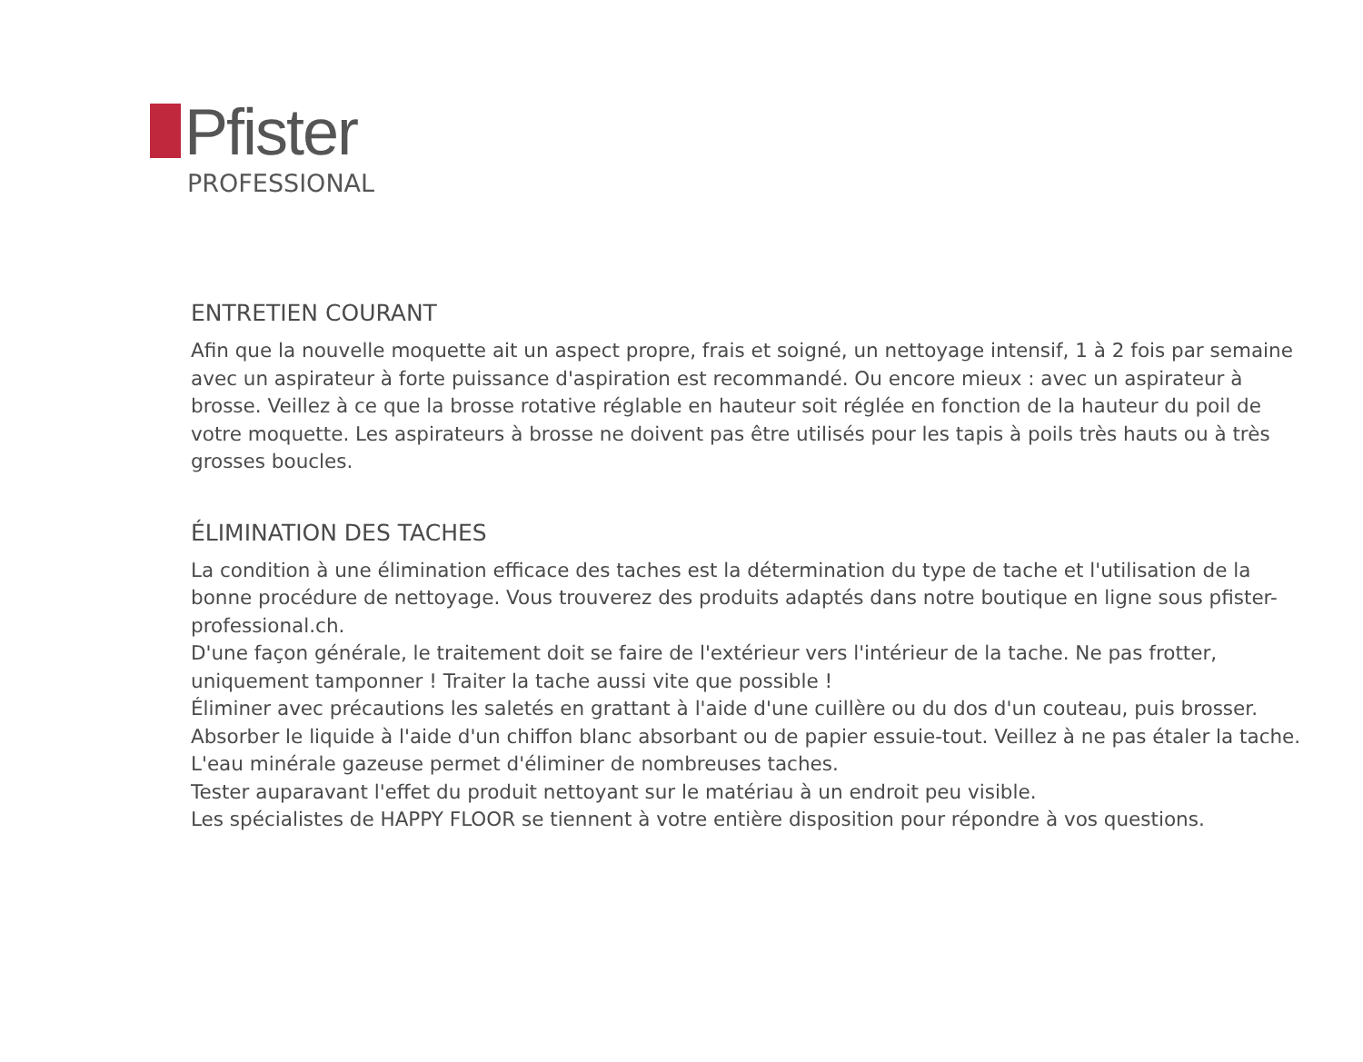Pfister
PROFESSIONAL
ENTRETIEN COURANT
Afin que la nouvelle moquette ait un aspect propre, frais et soigné, un nettoyage intensif, 1 à 2 fois par semaine avec un aspirateur à forte puissance d'aspiration est recommandé. Ou encore mieux : avec un aspirateur à brosse. Veillez à ce que la brosse rotative réglable en hauteur soit réglée en fonction de la hauteur du poil de votre moquette. Les aspirateurs à brosse ne doivent pas être utilisés pour les tapis à poils très hauts ou à très grosses boucles.
ÉLIMINATION DES TACHES
La condition à une élimination efficace des taches est la détermination du type de tache et l'utilisation de la bonne procédure de nettoyage. Vous trouverez des produits adaptés dans notre boutique en ligne sous pfister-professional.ch.
D'une façon générale, le traitement doit se faire de l'extérieur vers l'intérieur de la tache. Ne pas frotter, uniquement tamponner ! Traiter la tache aussi vite que possible !
Éliminer avec précautions les saletés en grattant à l'aide d'une cuillère ou du dos d'un couteau, puis brosser.
Absorber le liquide à l'aide d'un chiffon blanc absorbant ou de papier essuie-tout. Veillez à ne pas étaler la tache. L'eau minérale gazeuse permet d'éliminer de nombreuses taches.
Tester auparavant l'effet du produit nettoyant sur le matériau à un endroit peu visible.
Les spécialistes de HAPPY FLOOR se tiennent à votre entière disposition pour répondre à vos questions.